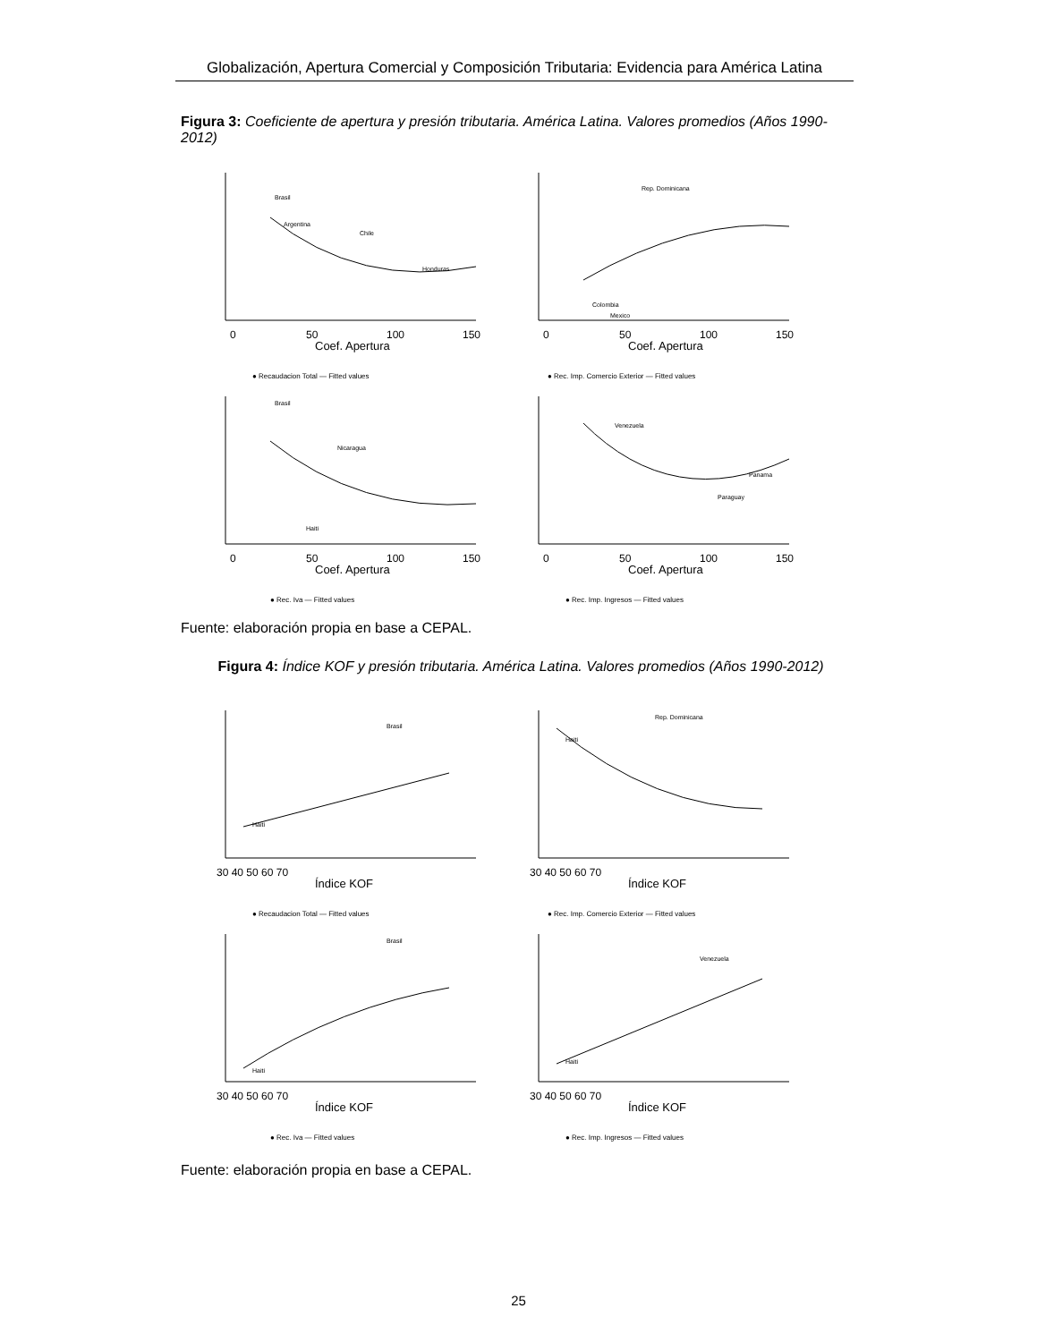Globalización, Apertura Comercial y Composición Tributaria: Evidencia para América Latina
Figura 3: Coeficiente de apertura y presión tributaria. América Latina. Valores promedios (Años 1990- 2012)
0
50
100
150
Coef. Apertura
● Recaudacion Total — Fitted values
Brasil
Argentina
Chile
Honduras
0
50
100
150
Coef. Apertura
● Rec. Imp. Comercio Exterior — Fitted values
Rep. Dominicana
Colombia
Mexico
0
50
100
150
Coef. Apertura
● Rec. Iva — Fitted values
Brasil
Nicaragua
Haiti
0
50
100
150
Coef. Apertura
● Rec. Imp. Ingresos — Fitted values
Venezuela
Paraguay
Panama
Fuente: elaboración propia en base a CEPAL.
Figura 4: Índice KOF y presión tributaria. América Latina. Valores promedios (Años 1990-2012)
30 40 50 60 70
Índice KOF
● Recaudacion Total — Fitted values
Brasil
Haiti
30 40 50 60 70
Índice KOF
● Rec. Imp. Comercio Exterior — Fitted values
Rep. Dominicana
Haiti
30 40 50 60 70
Índice KOF
● Rec. Iva — Fitted values
Brasil
Haiti
30 40 50 60 70
Índice KOF
● Rec. Imp. Ingresos — Fitted values
Venezuela
Haiti
Fuente: elaboración propia en base a CEPAL.
25